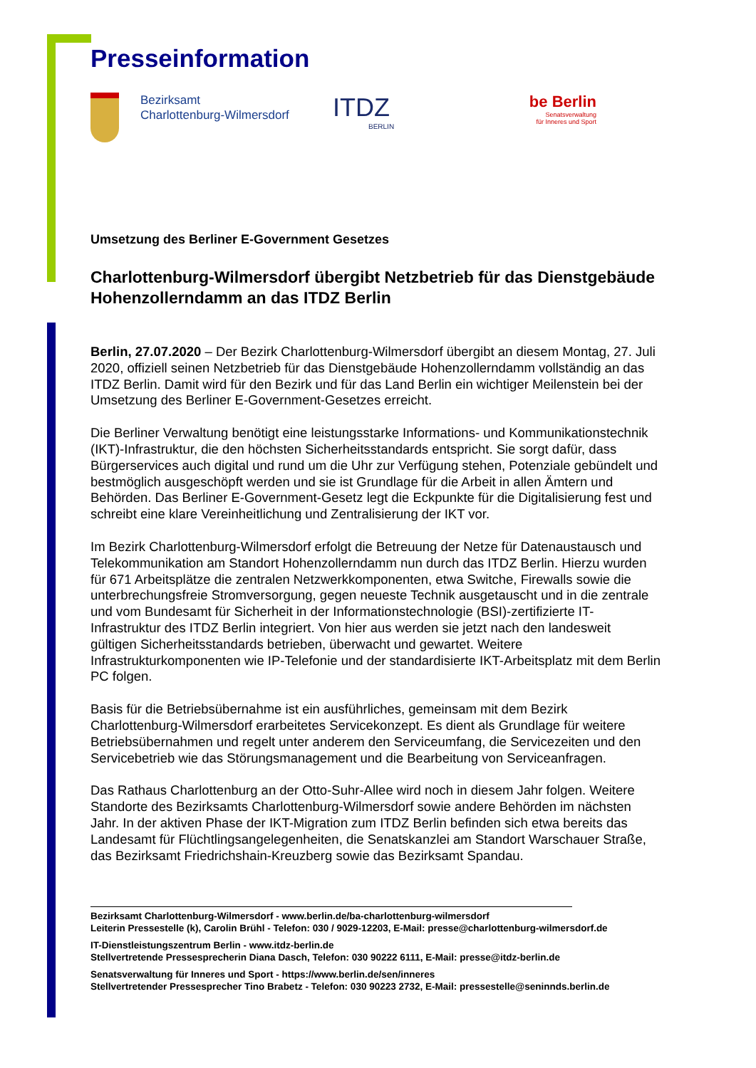Presseinformation
Bezirksamt
Charlottenburg-Wilmersdorf
ITDZ
BERLIN
be Berlin
Senatsverwaltung
für Inneres und Sport
Umsetzung des Berliner E-Government Gesetzes
Charlottenburg-Wilmersdorf übergibt Netzbetrieb für das Dienstgebäude Hohenzollerndamm an das ITDZ Berlin
Berlin, 27.07.2020 – Der Bezirk Charlottenburg-Wilmersdorf übergibt an diesem Montag, 27. Juli 2020, offiziell seinen Netzbetrieb für das Dienstgebäude Hohenzollerndamm vollständig an das ITDZ Berlin. Damit wird für den Bezirk und für das Land Berlin ein wichtiger Meilenstein bei der Umsetzung des Berliner E-Government-Gesetzes erreicht.
Die Berliner Verwaltung benötigt eine leistungsstarke Informations- und Kommunikationstechnik (IKT)-Infrastruktur, die den höchsten Sicherheitsstandards entspricht. Sie sorgt dafür, dass Bürgerservices auch digital und rund um die Uhr zur Verfügung stehen, Potenziale gebündelt und bestmöglich ausgeschöpft werden und sie ist Grundlage für die Arbeit in allen Ämtern und Behörden. Das Berliner E-Government-Gesetz legt die Eckpunkte für die Digitalisierung fest und schreibt eine klare Vereinheitlichung und Zentralisierung der IKT vor.
Im Bezirk Charlottenburg-Wilmersdorf erfolgt die Betreuung der Netze für Datenaustausch und Telekommunikation am Standort Hohenzollerndamm nun durch das ITDZ Berlin. Hierzu wurden für 671 Arbeitsplätze die zentralen Netzwerkkomponenten, etwa Switche, Firewalls sowie die unterbrechungsfreie Stromversorgung, gegen neueste Technik ausgetauscht und in die zentrale und vom Bundesamt für Sicherheit in der Informationstechnologie (BSI)-zertifizierte IT-Infrastruktur des ITDZ Berlin integriert. Von hier aus werden sie jetzt nach den landesweit gültigen Sicherheitsstandards betrieben, überwacht und gewartet. Weitere Infrastrukturkomponenten wie IP-Telefonie und der standardisierte IKT-Arbeitsplatz mit dem Berlin PC folgen.
Basis für die Betriebsübernahme ist ein ausführliches, gemeinsam mit dem Bezirk Charlottenburg-Wilmersdorf erarbeitetes Servicekonzept. Es dient als Grundlage für weitere Betriebsübernahmen und regelt unter anderem den Serviceumfang, die Servicezeiten und den Servicebetrieb wie das Störungsmanagement und die Bearbeitung von Serviceanfragen.
Das Rathaus Charlottenburg an der Otto-Suhr-Allee wird noch in diesem Jahr folgen. Weitere Standorte des Bezirksamts Charlottenburg-Wilmersdorf sowie andere Behörden im nächsten Jahr. In der aktiven Phase der IKT-Migration zum ITDZ Berlin befinden sich etwa bereits das Landesamt für Flüchtlingsangelegenheiten, die Senatskanzlei am Standort Warschauer Straße, das Bezirksamt Friedrichshain-Kreuzberg sowie das Bezirksamt Spandau.
Bezirksamt Charlottenburg-Wilmersdorf - www.berlin.de/ba-charlottenburg-wilmersdorf
Leiterin Pressestelle (k), Carolin Brühl - Telefon: 030 / 9029-12203, E-Mail: presse@charlottenburg-wilmersdorf.de
IT-Dienstleistungszentrum Berlin - www.itdz-berlin.de
Stellvertretende Pressesprecherin Diana Dasch, Telefon: 030 90222 6111, E-Mail: presse@itdz-berlin.de
Senatsverwaltung für Inneres und Sport - https://www.berlin.de/sen/inneres
Stellvertretender Pressesprecher Tino Brabetz - Telefon: 030 90223 2732, E-Mail: pressestelle@seninnds.berlin.de